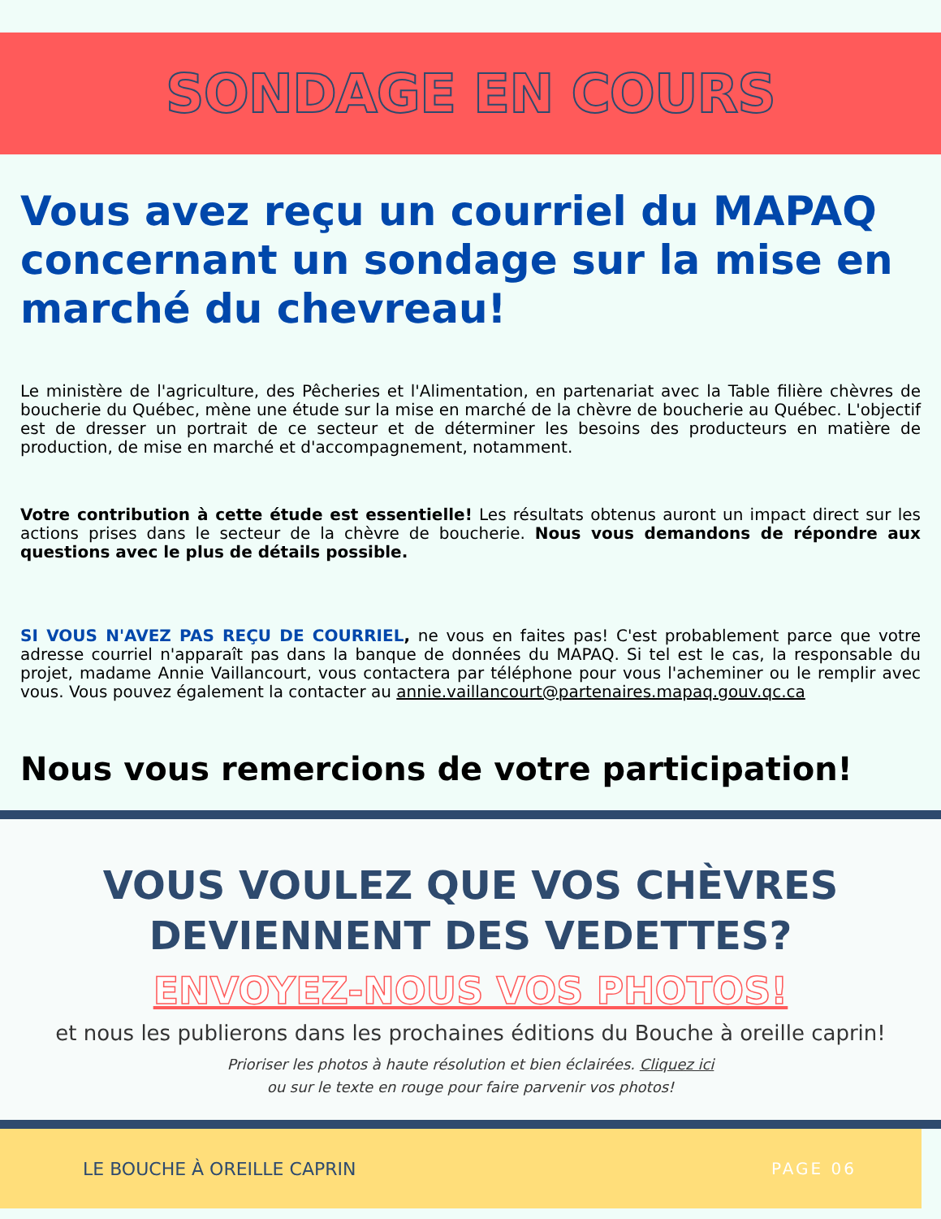SONDAGE EN COURS
Vous avez reçu un courriel du MAPAQ concernant un sondage sur la mise en marché du chevreau!
Le ministère de l'agriculture, des Pêcheries et l'Alimentation, en partenariat avec la Table filière chèvres de boucherie du Québec, mène une étude sur la mise en marché de la chèvre de boucherie au Québec. L'objectif est de dresser un portrait de ce secteur et de déterminer les besoins des producteurs en matière de production, de mise en marché et d'accompagnement, notamment.
Votre contribution à cette étude est essentielle! Les résultats obtenus auront un impact direct sur les actions prises dans le secteur de la chèvre de boucherie. Nous vous demandons de répondre aux questions avec le plus de détails possible.
SI VOUS N'AVEZ PAS REÇU DE COURRIEL, ne vous en faites pas! C'est probablement parce que votre adresse courriel n'apparaît pas dans la banque de données du MAPAQ. Si tel est le cas, la responsable du projet, madame Annie Vaillancourt, vous contactera par téléphone pour vous l'acheminer ou le remplir avec vous. Vous pouvez également la contacter au annie.vaillancourt@partenaires.mapaq.gouv.qc.ca
Nous vous remercions de votre participation!
VOUS VOULEZ QUE VOS CHÈVRES
DEVIENNENT DES VEDETTES?
ENVOYEZ-NOUS VOS PHOTOS!
et nous les publierons dans les prochaines éditions du Bouche à oreille caprin!
Prioriser les photos à haute résolution et bien éclairées. Cliquez ici
ou sur le texte en rouge pour faire parvenir vos photos!
LE BOUCHE À OREILLE CAPRIN PAGE 06